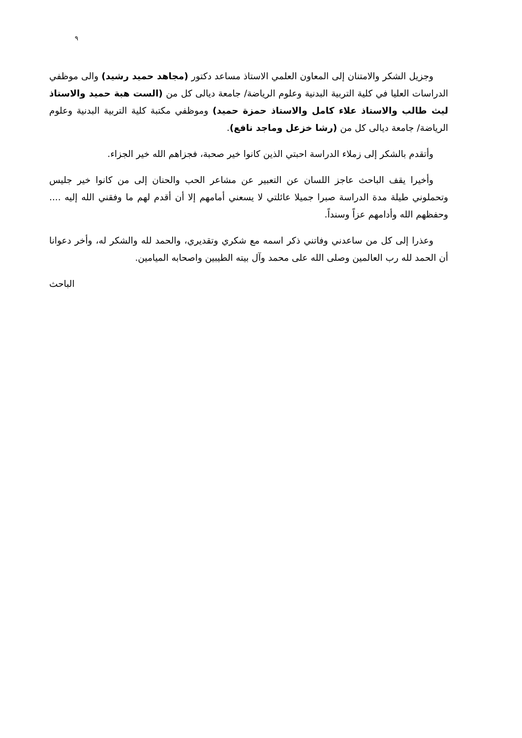٩
وجزيل الشكر والامتنان إلى المعاون العلمي الاستاذ مساعد دكتور (مجاهد حميد رشيد) والى موظفي الدراسات العليا في كلية التربية البدنية وعلوم الرياضة/ جامعة ديالى كل من (الست هبة حميد والاستاذ ليث طالب والاستاذ علاء كامل والاستاذ حمزة حميد) وموظفي مكتبة كلية التربية البدنية وعلوم الرياضة/ جامعة ديالى كل من (رشا خزعل وماجد نافع).
وأتقدم بالشكر إلى زملاء الدراسة احبتي الذين كانوا خير صحبة، فجزاهم الله خير الجزاء.
وأخيرا يقف الباحث عاجز اللسان عن التعبير عن مشاعر الحب والحنان إلى من كانوا خير جليس وتحملوني طيلة مدة الدراسة صبرا جميلا عائلتي لا يسعني أمامهم إلا أن أقدم لهم ما وفقني الله إليه .... وحفظهم الله وأدامهم عزاً وسنداً.
وعذرا إلى كل من ساعدني وفاتني ذكر اسمه مع شكري وتقديري، والحمد لله والشكر له، وأخر دعوانا أن الحمد لله رب العالمين وصلى الله على محمد وآل بيته الطيبين واصحابه الميامين.
الباحث